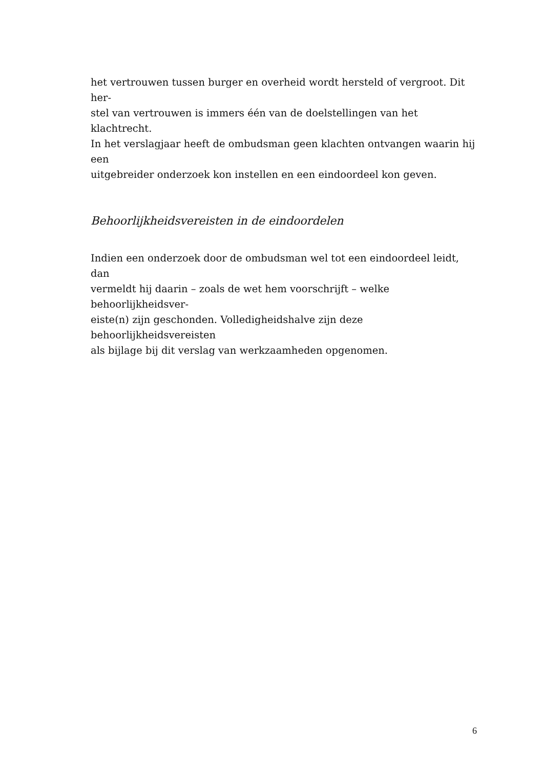het vertrouwen tussen burger en overheid wordt hersteld of vergroot. Dit her-
stel van vertrouwen is immers één van de doelstellingen van het klachtrecht.
In het verslagjaar heeft de ombudsman geen klachten ontvangen waarin hij een
uitgebreider onderzoek kon instellen en een eindoordeel kon geven.
Behoorlijkheidsvereisten in de eindoordelen
Indien een onderzoek door de ombudsman wel tot een eindoordeel leidt, dan
vermeldt hij daarin – zoals de wet hem voorschrijft – welke behoorlijkheidsver-
eiste(n) zijn geschonden. Volledigheidshalve zijn deze behoorlijkheidsvereisten
als bijlage bij dit verslag van werkzaamheden opgenomen.
6